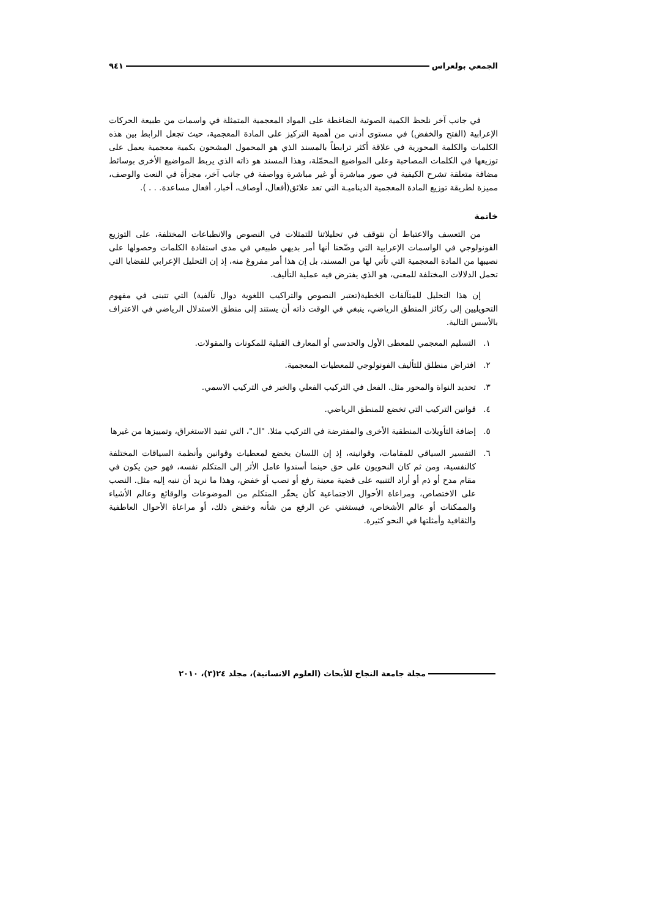الجمعي بولعراس ٩٤١
في جانب آخر نلحظ الكمية الصوتية الضاغطة على المواد المعجمية المتمثلة في واسمات من طبيعة الحركات الإعرابية (الفتح والخفض) في مستوى أدنى من أهمية التركيز على المادة المعجمية، حيث تجعل الرابط بين هذه الكلمات والكلمة المحورية في علاقة أكثر ترابطاً بالمسند الذي هو المحمول المشحون بكمية معجمية يعمل على توزيعها في الكلمات المصاحبة وعلى المواضيع المحمّلة، وهذا المسند هو ذاته الذي يربط المواضيع الأخرى بوسائط مضافة متعلقة تشرح الكيفية في صور مباشرة أو غير مباشرة وواصفة في جانب آخر، مجزأة في النعت والوصف، مميزة لطريقة توزيع المادة المعجمية الديناميـة التي تعد علائق(أفعال، أوصاف، أخبار، أفعال مساعدة. . . ).
خاتمة
من التعسف والاعتباط أن نتوقف في تحليلاتنا للتمثلات في النصوص والانطباعات المختلفة، على التوزيع الفونولوجي في الواسمات الإعرابية التي وضّحنا أنها أمر بديهي طبيعي في مدى استفادة الكلمات وحصولها على نصيبها من المادة المعجمية التي تأتي لها من المسند، بل إن هذا أمر مفروغ منه، إذ إن التحليل الإعرابي للقضايا التي تحمل الدلالات المختلفة للمعنى، هو الذي يفترض فيه عملية التأليف.
إن هذا التحليل للمتآلفات الخطية(تعتبر النصوص والتراكيب اللغوية دوال تآلفية) التي تتبنى في مفهوم التحويليين إلى ركائز المنطق الرياضي، ينبغي في الوقت ذاته أن يستند إلى منطق الاستدلال الرياضي في الاعتراف بالأسس التالية.
١. التسليم المعجمي للمعطى الأول والحدسي أو المعارف القبلية للمكونات والمقولات.
٢. افتراض منطلق للتأليف الفونولوجي للمعطيات المعجمية.
٣. تحديد النواة والمحور مثل. الفعل في التركيب الفعلي والخبر في التركيب الاسمي.
٤. قوانين التركيب التي تخضع للمنطق الرياضي.
٥. إضافة التأويلات المنطقية الأخرى والمفترضة في التركيب مثلا. "ال"، التي تفيد الاستغراق، وتمييزها من غيرها
٦. التفسير السياقي للمقامات، وقوانينه، إذ إن اللسان يخضع لمعطيات وقوانين وأنظمة السياقات المختلفة كالنفسية، ومن ثم كان النحويون على حق حينما أسندوا عامل الأثر إلى المتكلم نفسه، فهو حين يكون في مقام مدح أو ذم أو أراد التنبيه على قضية معينة رفع أو نصب أو خفض، وهذا ما نريد أن ننبه إليه مثل. النصب على الاختصاص، ومراعاة الأحوال الاجتماعية كأن يحقّر المتكلم من الموضوعات والوقائع وعالم الأشياء والممكنات أو عالم الأشخاص، فيستغني عن الرفع من شأنه وخفض ذلك، أو مراعاة الأحوال العاطفية والثقافية وأمثلتها في النحو كثيرة.
مجلة جامعة النجاح للأبحاث (العلوم الانسانية)، مجلد ٢٤(٣)، ٢٠١٠